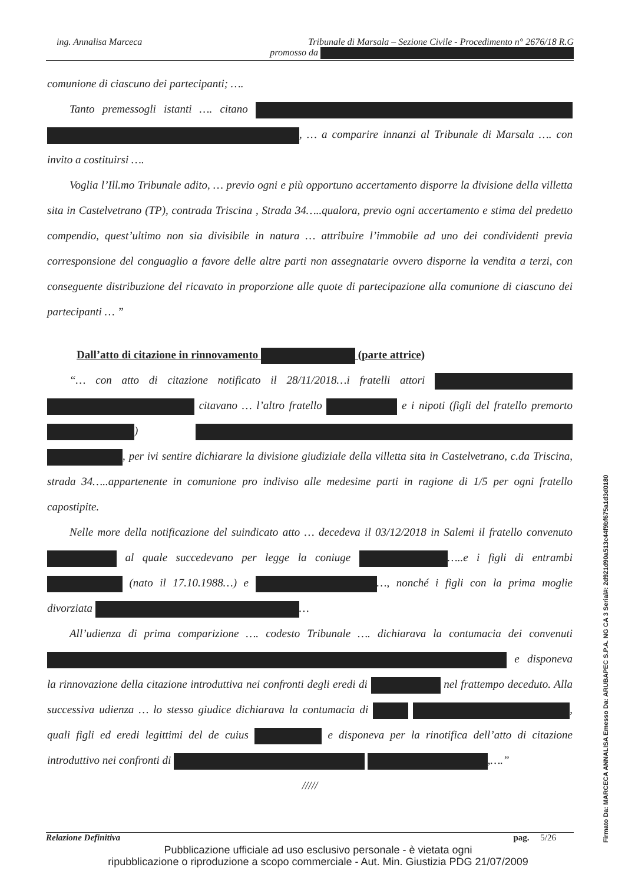ing. Annalisa Marceca
Tribunale di Marsala – Sezione Civile - Procedimento n° 2676/18 R.G
promosso da
comunione di ciascuno dei partecipanti; ….
Tanto premessogli istanti …. citano , … a comparire innanzi al Tribunale di Marsala …. con invito a costituirsi ….
Voglia l’Ill.mo Tribunale adito, … previo ogni e più opportuno accertamento disporre la divisione della villetta sita in Castelvetrano (TP), contrada Triscina , Strada 34…..qualora, previo ogni accertamento e stima del predetto compendio, quest’ultimo non sia divisibile in natura … attribuire l’immobile ad uno dei condividenti previa corresponsione del conguaglio a favore delle altre parti non assegnatarie ovvero disporne la vendita a terzi, con conseguente distribuzione del ricavato in proporzione alle quote di partecipazione alla comunione di ciascuno dei partecipanti … ”
Dall’atto di citazione in rinnovamento (parte attrice)
“… con atto di citazione notificato il 28/11/2018…i fratelli attori citavano … l’altro fratello e i nipoti (figli del fratello premorto ) , per ivi sentire dichiarare la divisione giudiziale della villetta sita in Castelvetrano, c.da Triscina, strada 34…..appartenente in comunione pro indiviso alle medesime parti in ragione di 1/5 per ogni fratello capostipite.
Nelle more della notificazione del suindicato atto … decedeva il 03/12/2018 in Salemi il fratello convenuto al quale succedevano per legge la coniuge …..e i figli di entrambi (nato il 17.10.1988…) e …, nonché i figli con la prima moglie divorziata …
All’udienza di prima comparizione …. codesto Tribunale …. dichiarava la contumacia dei convenuti e disponeva la rinnovazione della citazione introduttiva nei confronti degli eredi di nel frattempo deceduto. Alla successiva udienza … lo stesso giudice dichiarava la contumacia di , quali figli ed eredi legittimi del de cuius e disponeva per la rinotifica dell’atto di citazione introduttivo nei confronti di ,….”
/////
Relazione Definitiva pag. 5/26
Pubblicazione ufficiale ad uso esclusivo personale - è vietata ogni
ripubblicazione o riproduzione a scopo commerciale - Aut. Min. Giustizia PDG 21/07/2009
Firmato Da: MARCECA ANNALISA Emesso Da: ARUBAPEC S.P.A. NG CA 3 Serial#: 2d921d90a513c44f9bf675a1d3d0180